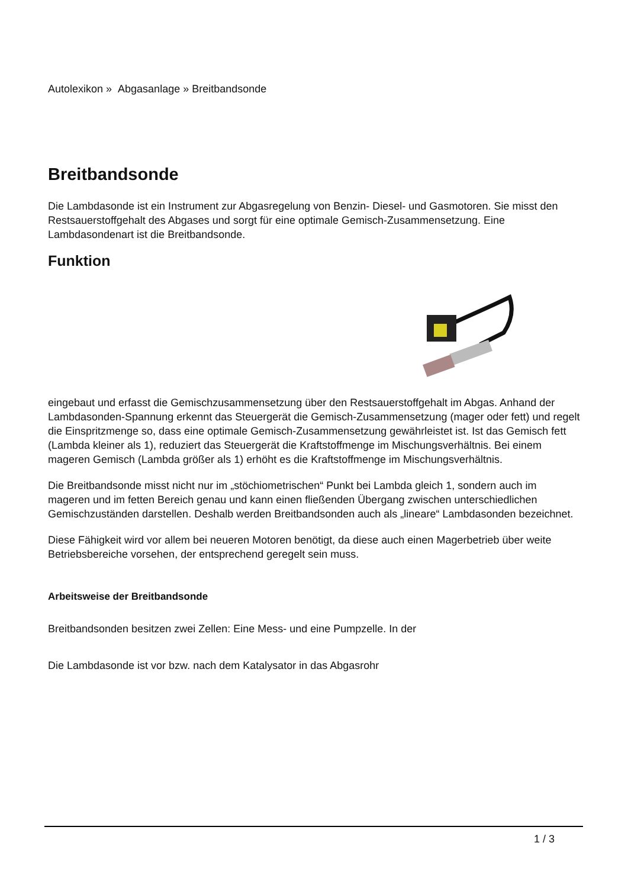Autolexikon » Abgasanlage » Breitbandsonde
Breitbandsonde
Die Lambdasonde ist ein Instrument zur Abgasregelung von Benzin- Diesel- und Gasmotoren. Sie misst den Restsauerstoffgehalt des Abgases und sorgt für eine optimale Gemisch-Zusammensetzung. Eine Lambdasondenart ist die Breitbandsonde.
Funktion
eingebaut und erfasst die Gemischzusammensetzung über den Restsauerstoffgehalt im Abgas. Anhand der Lambdasonden-Spannung erkennt das Steuergerät die Gemisch-Zusammensetzung (mager oder fett) und regelt die Einspritzmenge so, dass eine optimale Gemisch-Zusammensetzung gewährleistet ist. Ist das Gemisch fett (Lambda kleiner als 1), reduziert das Steuergerät die Kraftstoffmenge im Mischungsverhältnis. Bei einem mageren Gemisch (Lambda größer als 1) erhöht es die Kraftstoffmenge im Mischungsverhältnis.
Die Breitbandsonde misst nicht nur im „stöchiometrischen“ Punkt bei Lambda gleich 1, sondern auch im mageren und im fetten Bereich genau und kann einen fließenden Übergang zwischen unterschiedlichen Gemischzuständen darstellen. Deshalb werden Breitbandsonden auch als „lineare“ Lambdasonden bezeichnet.
Diese Fähigkeit wird vor allem bei neueren Motoren benötigt, da diese auch einen Magerbetrieb über weite Betriebsbereiche vorsehen, der entsprechend geregelt sein muss.
Arbeitsweise der Breitbandsonde
Breitbandsonden besitzen zwei Zellen: Eine Mess- und eine Pumpzelle. In der
Die Lambdasonde ist vor bzw. nach dem Katalysator in das Abgasrohr
1 / 3